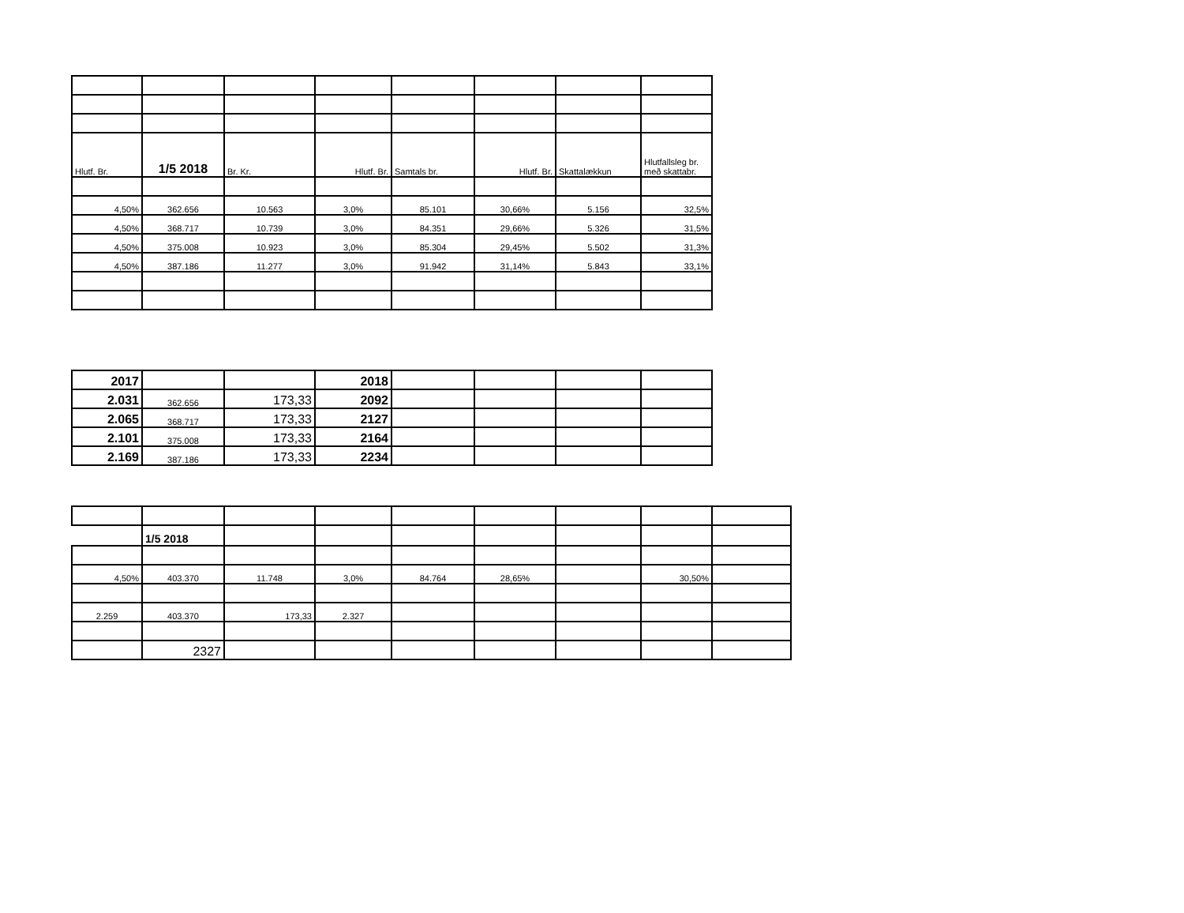| Hlutf. Br. | 1/5 2018 | Br. Kr. | Hlutf. Br. | Samtals br. | Hlutf. Br. | Skattalækkun | Hlutfallsleg br. með skattabr. |
| 4,50% | 362.656 | 10.563 | 3,0% | 85.101 | 30,66% | 5.156 | 32,5% |
| 4,50% | 368.717 | 10.739 | 3,0% | 84.351 | 29,66% | 5.326 | 31,5% |
| 4,50% | 375.008 | 10.923 | 3,0% | 85.304 | 29,45% | 5.502 | 31,3% |
| 4,50% | 387.186 | 11.277 | 3,0% | 91.942 | 31,14% | 5.843 | 33,1% |
| 2017 | | | 2018 | | | | |
| 2.031 | 362.656 | 173,33 | 2092 | | | | |
| 2.065 | 368.717 | 173,33 | 2127 | | | | |
| 2.101 | 375.008 | 173,33 | 2164 | | | | |
| 2.169 | 387.186 | 173,33 | 2234 | | | | |
| | 1/5 2018 | | | | | | | |
| 4,50% | 403.370 | 11.748 | 3,0% | 84.764 | 28,65% | | 30,50% | |
| 2.259 | 403.370 | 173,33 | 2.327 | | | | | |
| | 2327 | | | | | | | |